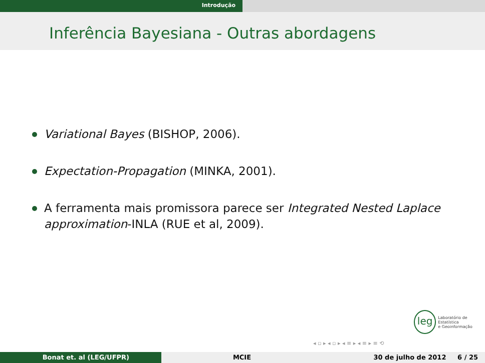Introdução
Inferência Bayesiana - Outras abordagens
Variational Bayes (BISHOP, 2006).
Expectation-Propagation (MINKA, 2001).
A ferramenta mais promissora parece ser Integrated Nested Laplace approximation-INLA (RUE et al, 2009).
leg Laboratório de Estatística
e Geoinformação
◂ ▫ ▸ ◂ ▫ ▸ ◂ ≡ ▸ ◂ ≡ ▸ ≡ ⟲
Bonat et. al (LEG/UFPR) MCIE 30 de julho de 2012 6 / 25